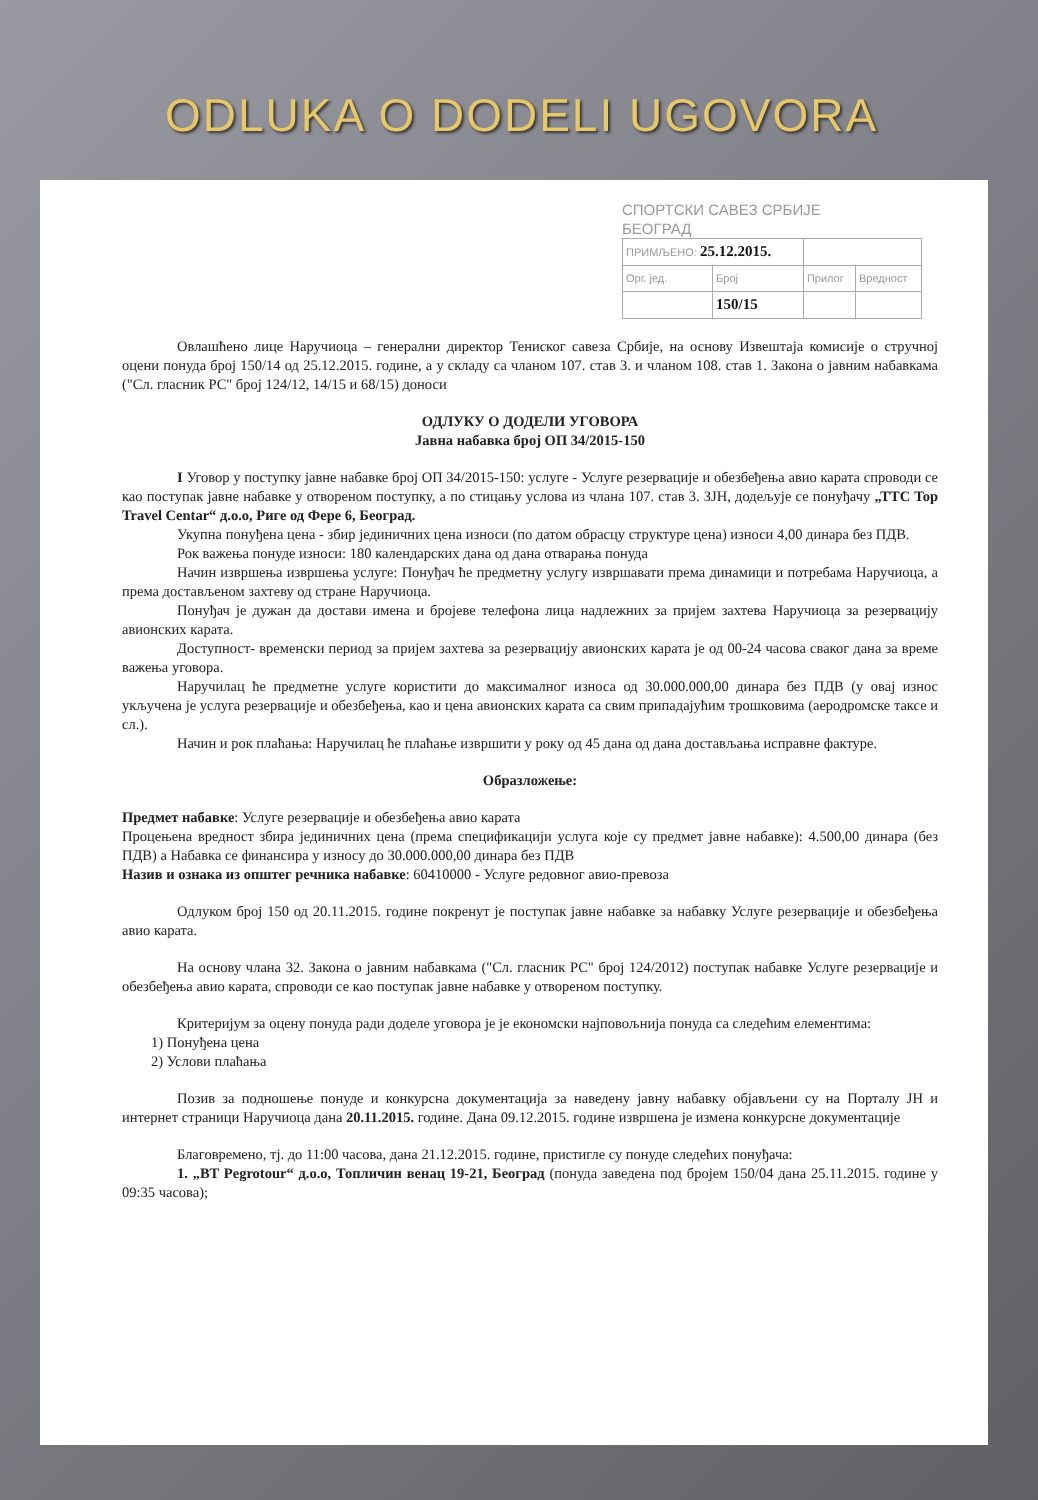ODLUKA O DODELI UGOVORA
СПОРТСКИ САВЕЗ СРБИЈЕ
БЕОГРАД
| ПРИМЉЕНО: 25.12.2015. | | | |
| Орг. јед. | Број | Прилог | Вредност |
| | 150/15 | | |
Овлашћено лице Наручиоца – генерални директор Тениског савеза Србије, на основу Извештаја комисије о стручној оцени понуда број 150/14 од 25.12.2015. године, а у складу са чланом 107. став 3. и чланом 108. став 1. Закона о јавним набавкама ("Сл. гласник РС" број 124/12, 14/15 и 68/15) доноси
ОДЛУКУ О ДОДЕЛИ УГОВОРА
Јавна набавка број ОП 34/2015-150
I Уговор у поступку јавне набавке број ОП 34/2015-150: услуге - Услуге резервације и обезбеђења авио карата спроводи се као поступак јавне набавке у отвореном поступку, а по стицању услова из члана 107. став 3. ЗЈН, додељује се понуђачу „ТТС Top Travel Centar“ д.о.о, Риге од Фере 6, Београд.
Укупна понуђена цена - збир јединичних цена износи (по датом обрасцу структуре цена) износи 4,00 динара без ПДВ.
Рок важења понуде износи: 180 календарских дана од дана отварања понуда
Начин извршења извршења услуге: Понуђач ће предметну услугу извршавати према динамици и потребама Наручиоца, а према достављеном захтеву од стране Наручиоца.
Понуђач је дужан да достави имена и бројеве телефона лица надлежних за пријем захтева Наручиоца за резервацију авионских карата.
Доступност- временски период за пријем захтева за резервацију авионских карата је од 00-24 часова сваког дана за време важења уговора.
Наручилац ће предметне услуге користити до максималног износа од 30.000.000,00 динара без ПДВ (у овај износ укључена је услуга резервације и обезбеђења, као и цена авионских карата са свим припадајућим трошковима (аеродромске таксе и сл.).
Начин и рок плаћања: Наручилац ће плаћање извршити у року од 45 дана од дана достављања исправне фактуре.
Образложење:
Предмет набавке: Услуге резервације и обезбеђења авио карата
Процењена вредност збира јединичних цена (према спецификацији услуга које су предмет јавне набавке): 4.500,00 динара (без ПДВ) а Набавка се финансира у износу до 30.000.000,00 динара без ПДВ
Назив и ознака из општег речника набавке: 60410000 - Услуге редовног авио-превоза
Одлуком број 150 од 20.11.2015. године покренут је поступак јавне набавке за набавку Услуге резервације и обезбеђења авио карата.
На основу члана 32. Закона о јавним набавкама ("Сл. гласник РС" број 124/2012) поступак набавке Услуге резервације и обезбеђења авио карата, спроводи се као поступак јавне набавке у отвореном поступку.
Критеријум за оцену понуда ради доделе уговора је је економски најповољнија понуда са следећим елементима:
1) Понуђена цена
2) Услови плаћања
Позив за подношење понуде и конкурсна документација за наведену јавну набавку објављени су на Порталу ЈН и интернет страници Наручиоца дана 20.11.2015. године. Дана 09.12.2015. године извршена је измена конкурсне документације
Благовремено, тј. до 11:00 часова, дана 21.12.2015. године, пристигле су понуде следећих понуђача:
1. „BT Pegrotour“ д.о.о, Топличин венац 19-21, Београд (понуда заведена под бројем 150/04 дана 25.11.2015. године у 09:35 часова);